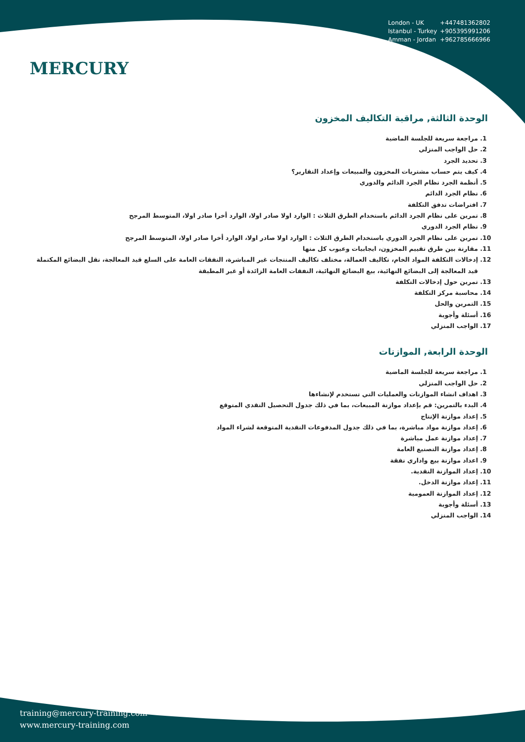MERCURY
London - UK +447481362802
Istanbul - Turkey +905395991206
Amman - Jordan +962785666966
الوحدة الثالثة, مراقبة التكاليف المخزون
1. مراجعة سريعة للجلسة الماضية
2. حل الواجب المنزلي
3. تحديد الجرد
4. كيف يتم حساب مشتريات المخزون والمبيعات وإعداد التقارير؟
5. أنظمة الجرد نظام الجرد الدائم والدوري
6. نظام الجرد الدائم
7. افتراضات تدفق التكلفة
8. تمرين على نظام الجرد الدائم باستخدام الطرق الثلاث : الوارد اولا صادر اولا، الوارد أخرا صادر اولا، المتوسط المرجح
9. نظام الجرد الدوري
10. تمرين على نظام الجرد الدوري باستخدام الطرق الثلاث : الوارد اولا صادر اولا، الوارد أخرا صادر اولا، المتوسط المرجح
11. مقارنة بين طرق تقييم المخزون، ايجابيات وعيوب كل منها
12. إدخالات التكلفة المواد الخام، تكاليف العمالة، مختلف تكاليف المنتجات غير المباشرة، النفقات العامة على السلع قيد المعالجة، نقل البضائع المكتملة قيد المعالجة إلى البضائع النهائية، بيع البضائع النهائية، النفقات العامة الزائدة أو غير المطبقة
13. تمرين حول إدخالات التكلفة
14. محاسبة مركز التكلفة
15. التمرين والحل
16. أسئلة وأجوبة
17. الواجب المنزلي
الوحدة الرابعة, الموازنات
1. مراجعة سريعة للجلسة الماضية
2. حل الواجب المنزلي
3. اهداف انشاء الموازنات والعمليات التي تستخدم لإنشاءها
4. البدء بالتمرين: قم بإعداد موازنة المبيعات، بما في ذلك جدول التحصيل النقدي المتوقع
5. إعداد موازنة الإنتاج
6. إعداد موازنة مواد مباشرة، بما في ذلك جدول المدفوعات النقدية المتوقعة لشراء المواد
7. إعداد موازنة عمل مباشرة
8. إعداد موازنة التصنيع العامة
9. اعداد موازنة بيع واداري نفقة
10. إعداد الموازنة النقدية.
11. إعداد موازنة الدخل.
12. إعداد الموازنة العمومية
13. أسئلة وأجوبة
14. الواجب المنزلي
training@mercury-training.com
www.mercury-training.com